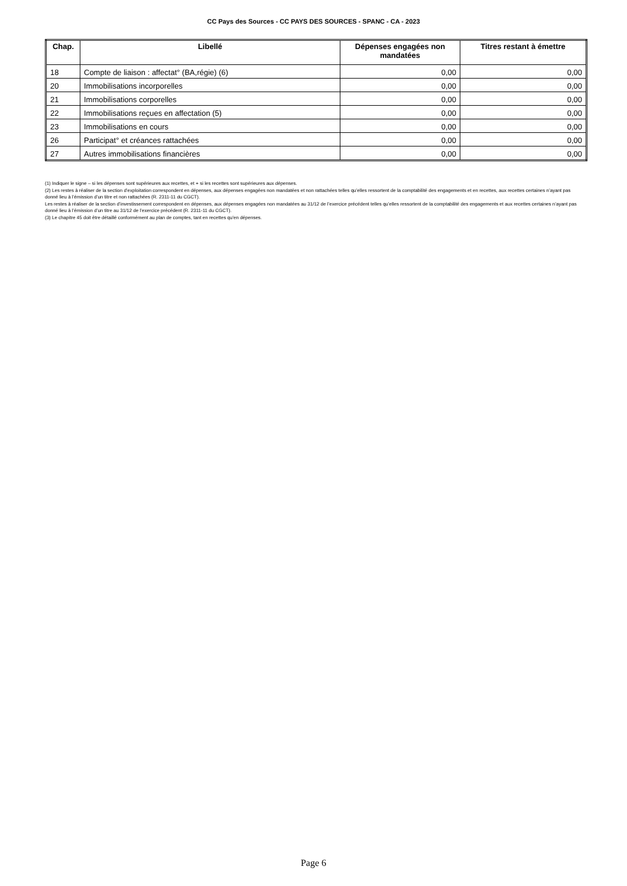CC Pays des Sources - CC PAYS DES SOURCES - SPANC - CA - 2023
| Chap. | Libellé | Dépenses engagées non mandatées | Titres restant à émettre |
| --- | --- | --- | --- |
| 18 | Compte de liaison : affectat° (BA,régie) (6) | 0,00 | 0,00 |
| 20 | Immobilisations incorporelles | 0,00 | 0,00 |
| 21 | Immobilisations corporelles | 0,00 | 0,00 |
| 22 | Immobilisations reçues en affectation (5) | 0,00 | 0,00 |
| 23 | Immobilisations en cours | 0,00 | 0,00 |
| 26 | Participat° et créances rattachées | 0,00 | 0,00 |
| 27 | Autres immobilisations financières | 0,00 | 0,00 |
(1) Indiquer le signe – si les dépenses sont supérieures aux recettes, et + si les recettes sont supérieures aux dépenses.
(2) Les restes à réaliser de la section d’exploitation correspondent en dépenses, aux dépenses engagées non mandatées et non rattachées telles qu’elles ressortent de la comptabilité des engagements et en recettes, aux recettes certaines n’ayant pas donné lieu à l’émission d’un titre et non rattachées (R. 2311-11 du CGCT).
Les restes à réaliser de la section d’investissement correspondent en dépenses, aux dépenses engagées non mandatées au 31/12 de l’exercice précédent telles qu’elles ressortent de la comptabilité des engagements et aux recettes certaines n’ayant pas donné lieu à l’émission d’un titre au 31/12 de l’exercice précédent (R. 2311-11 du CGCT).
(3) Le chapitre 45 doit être détaillé conformément au plan de comptes, tant en recettes qu'en dépenses.
Page 6